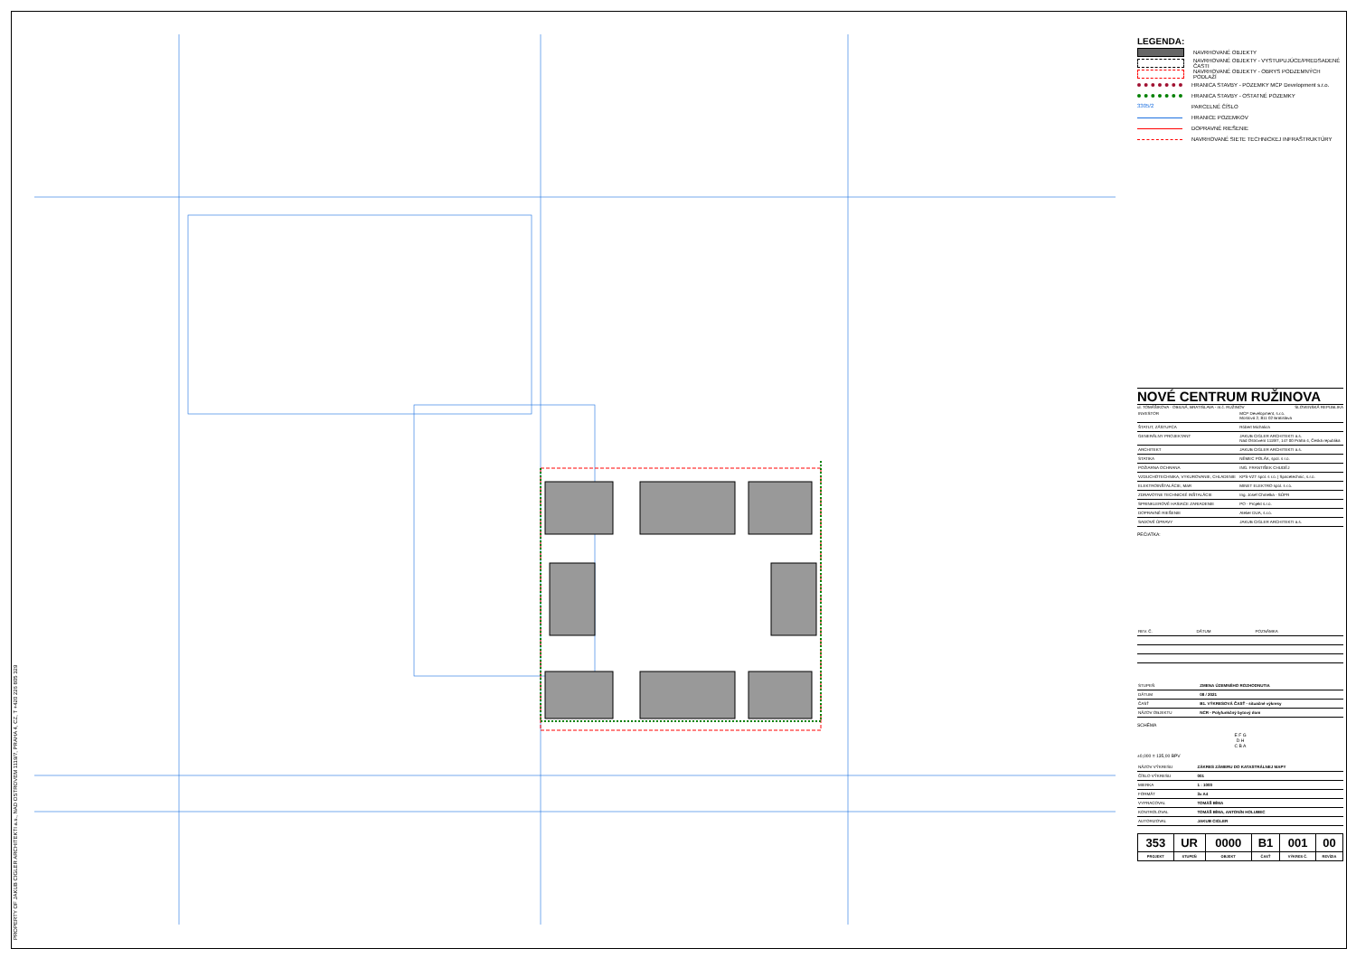PROPERTY OF JAKUB CIGLER ARCHITEKTI a.s., NAD OSTROVEM 1119/7, PRAHA 4, CZ, T +420 226 805 329
LEGENDA:
NAVRHOVANÉ OBJEKTY
NAVRHOVANÉ OBJEKTY - VYSTUPUJÚCE/PREDSADENÉ ČASTI
NAVRHOVANÉ OBJEKTY - OBRYS PODZEMNÝCH PODLAŽÍ
HRANICA STAVBY - POZEMKY MCP Development s.r.o.
HRANICA STAVBY - OSTATNÉ POZEMKY
3305/2 PARCELNÉ ČÍSLO
HRANICE POZEMKOV
DOPRAVNÉ RIEŠENIE
NAVRHOVANÉ SIETE TECHNICKEJ INFRAŠTRUKTÚRY
NOVÉ CENTRUM RUŽINOVA
ul. TOMÁŠIKOVA - OBILNÁ, BRATISLAVA - m.č. RUŽINOV SLOVENSKÁ REPUBLIKA
| INVESTOR | MCP Development, s.r.o. Mostová 2, 811 02 Bratislava |
| ŠTATUT, ZÁSTUPCA | Róbert Michalica |
| GENERÁLNY PROJEKTANT | JAKUB CIGLER ARCHITEKTI a.s. Nad Ostrovem 1119/7, 147 00 Praha 4, Česká republika |
| ARCHITEKT | JAKUB CIGLER ARCHITEKTI a.s. |
| STATIKA | NĚMEC POLÁK, spol. s r.o. |
| POŽIARNA OCHRANA | ING. FRANTIŠEK CHUDĚJ |
| VZDUCHOTECHNIKA, VYKUROVANIE, CHLADENIE | KPS-VZT spol. s r.o. / Spacetechnic, s.r.o. |
| ELEKTROINŠTALÁCIE, MaR | MINET ELEKTRO spol. s r.o. |
| ZDRAVOTNE TECHNICKÉ INŠTALÁCIE | Ing. Josef Chmelka - SÚPR |
| SPRINKLEROVÉ HASIACE ZARIADENIE | PO - Projekt s.r.o. |
| DOPRAVNÉ RIEŠENIE | Atelier DUA, s.r.o. |
| SADOVÉ ÚPRAVY | JAKUB CIGLER ARCHITEKTI a.s. |
PEČIATKA:
| REV. Č. | DÁTUM | POZNÁMKA |
| STUPEŇ | ZMENA ÚZEMNÉHO ROZHODNUTIA |
| DÁTUM | 08 / 2021 |
| ČASŤ | B1. VÝKRESOVÁ ČASŤ - situačné výkresy |
| NÁZOV OBJEKTU | NCR - Polyfunkčný bytový dom |
SCHÉMA
E F G
D H
C B A
±0,000 = 135,00 BPV
| NÁZOV VÝKRESU | ZÁKRES ZÁMERU DO KATASTRÁLNEJ MAPY |
| ČÍSLO VÝKRESU | 001 |
| MIERKA | 1 : 1000 |
| FORMÁT | 3x A4 |
| VYPRACOVAL | TOMÁŠ BÍMA |
| KONTROLOVAL | TOMÁŠ BÍMA, ANTONÍN HOLUBEC |
| AUTORIZOVAL | JAKUB CIGLER |
| 353 | UR | 0000 | B1 | 001 | 00 |
| PROJEKT | STUPEŇ | OBJEKT | ČASŤ | VÝKRES Č. | REVÍZIA |